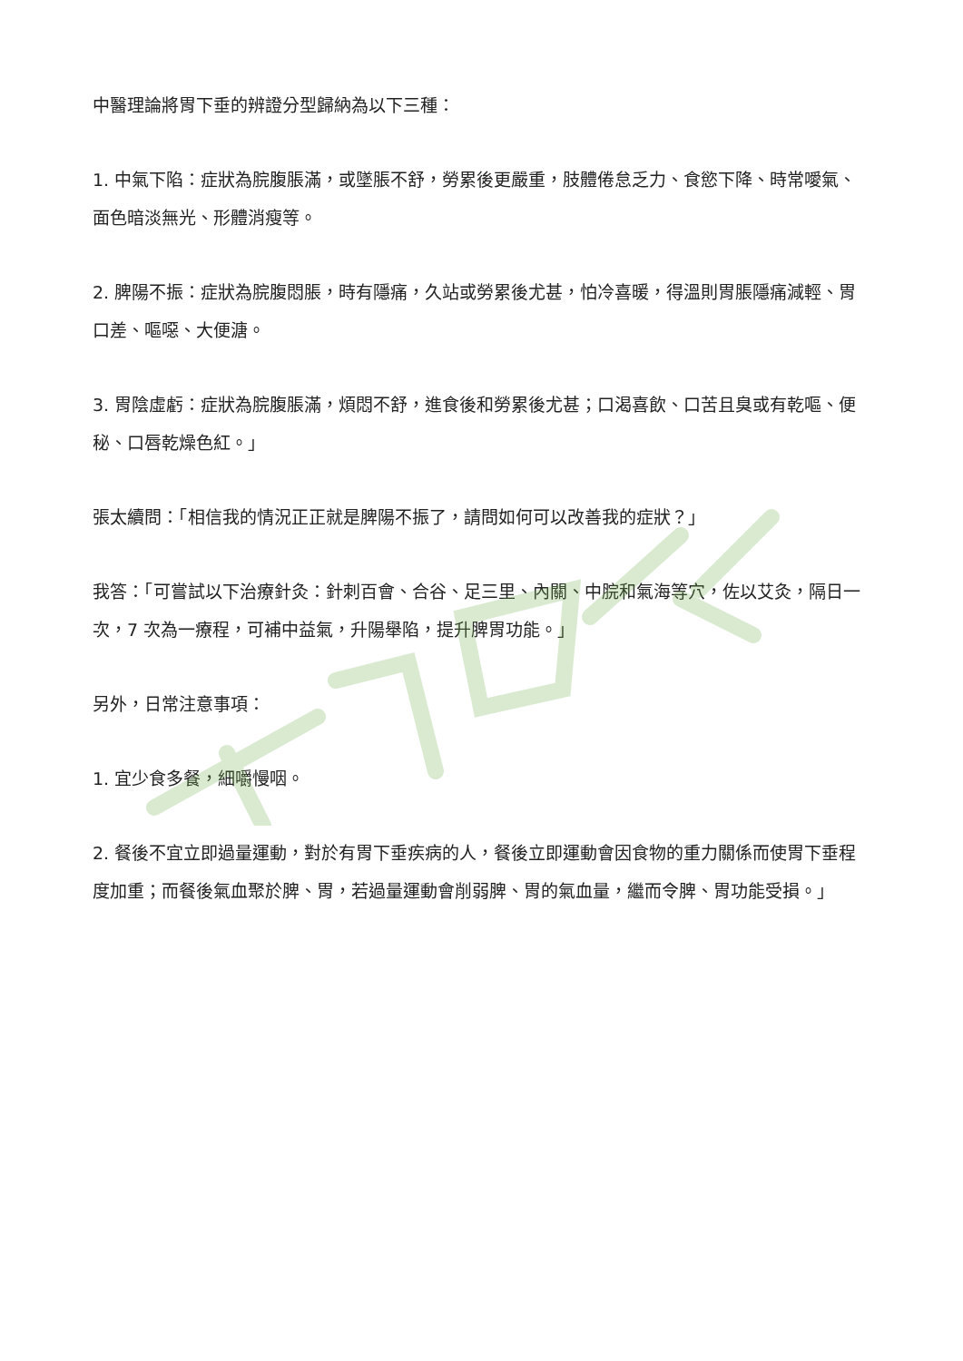中醫理論將胃下垂的辨證分型歸納為以下三種：
1. 中氣下陷：症狀為脘腹脹滿，或墜脹不舒，勞累後更嚴重，肢體倦怠乏力、食慾下降、時常噯氣、面色暗淡無光、形體消瘦等。
2. 脾陽不振：症狀為脘腹悶脹，時有隱痛，久站或勞累後尤甚，怕冷喜暖，得溫則胃脹隱痛減輕、胃口差、嘔噁、大便溏。
3. 胃陰虛虧：症狀為脘腹脹滿，煩悶不舒，進食後和勞累後尤甚；口渴喜飲、口苦且臭或有乾嘔、便秘、口唇乾燥色紅。」
張太續問：「相信我的情況正正就是脾陽不振了，請問如何可以改善我的症狀？」
我答：「可嘗試以下治療針灸：針刺百會、合谷、足三里、內關、中脘和氣海等穴，佐以艾灸，隔日一次，7 次為一療程，可補中益氣，升陽舉陷，提升脾胃功能。」
另外，日常注意事項：
1. 宜少食多餐，細嚼慢咽。
2. 餐後不宜立即過量運動，對於有胃下垂疾病的人，餐後立即運動會因食物的重力關係而使胃下垂程度加重；而餐後氣血聚於脾、胃，若過量運動會削弱脾、胃的氣血量，繼而令脾、胃功能受損。」